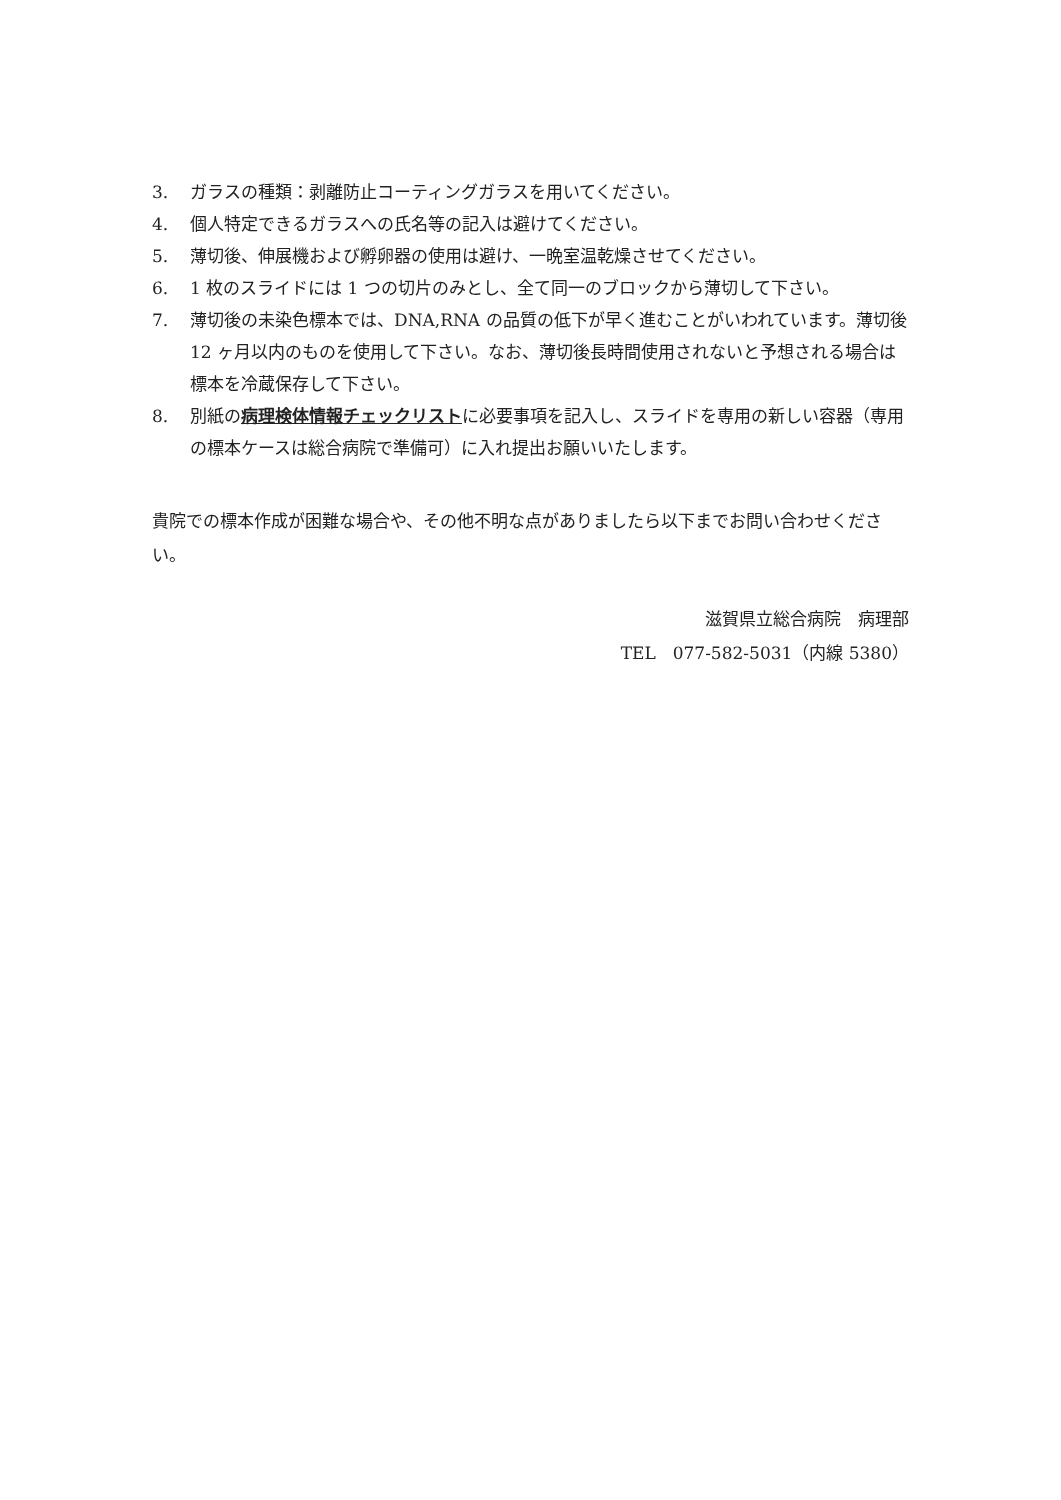3. ガラスの種類：剥離防止コーティングガラスを用いてください。
4. 個人特定できるガラスへの氏名等の記入は避けてください。
5. 薄切後、伸展機および孵卵器の使用は避け、一晩室温乾燥させてください。
6. 1 枚のスライドには 1 つの切片のみとし、全て同一のブロックから薄切して下さい。
7. 薄切後の未染色標本では、DNA,RNA の品質の低下が早く進むことがいわれています。薄切後 12 ヶ月以内のものを使用して下さい。なお、薄切後長時間使用されないと予想される場合は標本を冷蔵保存して下さい。
8. 別紙の病理検体情報チェックリストに必要事項を記入し、スライドを専用の新しい容器（専用の標本ケースは総合病院で準備可）に入れ提出お願いいたします。
貴院での標本作成が困難な場合や、その他不明な点がありましたら以下までお問い合わせください。
滋賀県立総合病院　病理部
TEL　077-582-5031（内線 5380）